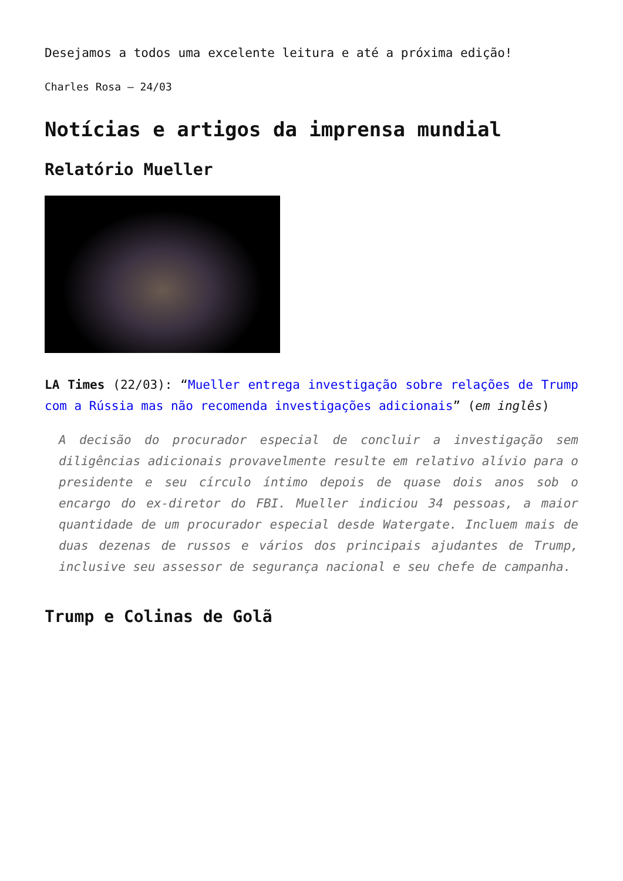Desejamos a todos uma excelente leitura e até a próxima edição!
Charles Rosa – 24/03
Notícias e artigos da imprensa mundial
Relatório Mueller
LA Times (22/03): “Mueller entrega investigação sobre relações de Trump com a Rússia mas não recomenda investigações adicionais” (em inglês)
A decisão do procurador especial de concluir a investigação sem diligências adicionais provavelmente resulte em relativo alívio para o presidente e seu círculo íntimo depois de quase dois anos sob o encargo do ex-diretor do FBI. Mueller indiciou 34 pessoas, a maior quantidade de um procurador especial desde Watergate. Incluem mais de duas dezenas de russos e vários dos principais ajudantes de Trump, inclusive seu assessor de segurança nacional e seu chefe de campanha.
Trump e Colinas de Golã